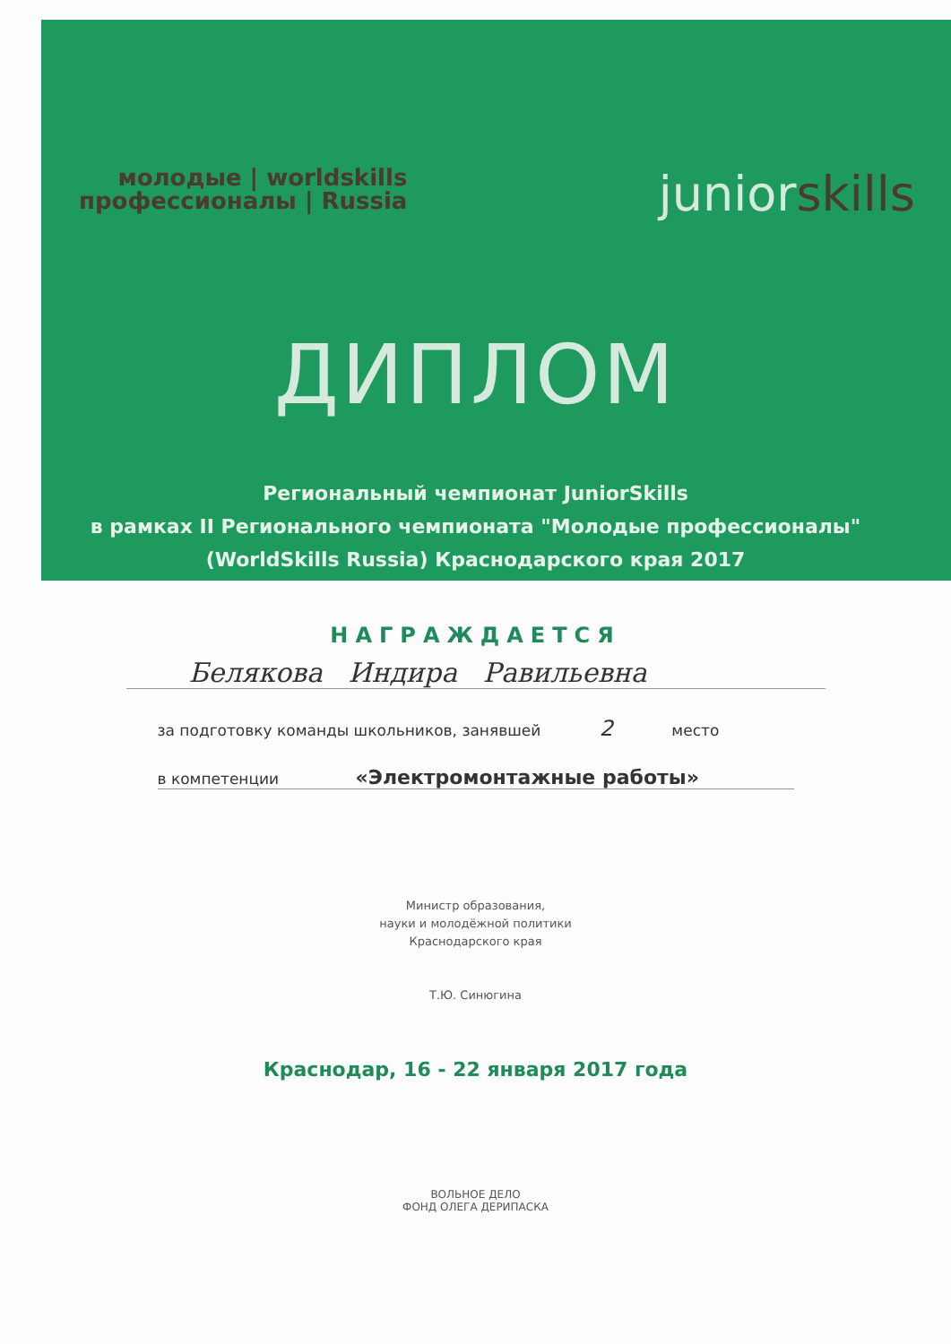молодые | worldskills
профессионалы | Russia
juniorskills
ДИПЛОМ
Региональный чемпионат JuniorSkills
в рамках II Регионального чемпионата "Молодые профессионалы"
(WorldSkills Russia) Краснодарского края 2017
НАГРАЖДАЕТСЯ
Белякова Индира Равильевна
за подготовку команды школьников, занявшей 2 место
в компетенции «Электромонтажные работы»
Министр образования,
науки и молодёжной политики
Краснодарского края
Т.Ю. Синюгина
Краснодар, 16 - 22 января 2017 года
ВОЛЬНОЕ ДЕЛО
ФОНД ОЛЕГА ДЕРИПАСКА